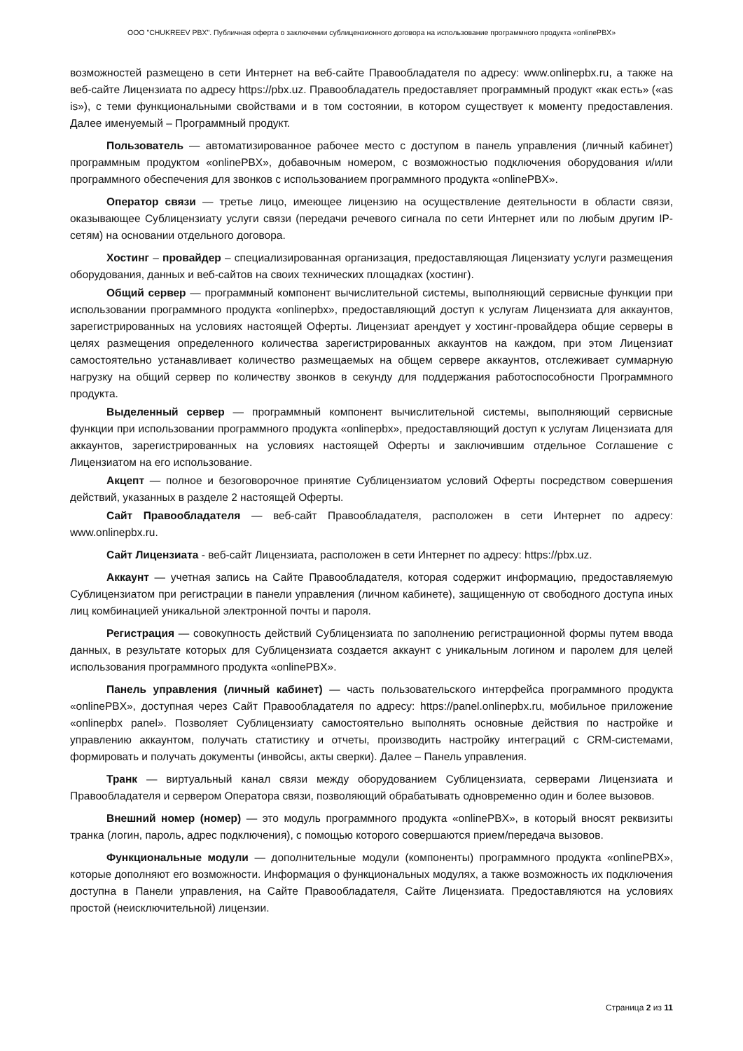ООО "CHUKREEV PBX". Публичная оферта о заключении сублицензионного договора на использование программного продукта «onlinePBX»
возможностей размещено в сети Интернет на веб-сайте Правообладателя по адресу: www.onlinepbx.ru, а также на веб-сайте Лицензиата по адресу https://pbx.uz. Правообладатель предоставляет программный продукт «как есть» («as is»), с теми функциональными свойствами и в том состоянии, в котором существует к моменту предоставления. Далее именуемый – Программный продукт.
Пользователь — автоматизированное рабочее место с доступом в панель управления (личный кабинет) программным продуктом «onlinePBX», добавочным номером, с возможностью подключения оборудования и/или программного обеспечения для звонков с использованием программного продукта «onlinePBX».
Оператор связи — третье лицо, имеющее лицензию на осуществление деятельности в области связи, оказывающее Сублицензиату услуги связи (передачи речевого сигнала по сети Интернет или по любым другим IP-сетям) на основании отдельного договора.
Хостинг – провайдер – специализированная организация, предоставляющая Лицензиату услуги размещения оборудования, данных и веб-сайтов на своих технических площадках (хостинг).
Общий сервер — программный компонент вычислительной системы, выполняющий сервисные функции при использовании программного продукта «onlinepbx», предоставляющий доступ к услугам Лицензиата для аккаунтов, зарегистрированных на условиях настоящей Оферты. Лицензиат арендует у хостинг-провайдера общие серверы в целях размещения определенного количества зарегистрированных аккаунтов на каждом, при этом Лицензиат самостоятельно устанавливает количество размещаемых на общем сервере аккаунтов, отслеживает суммарную нагрузку на общий сервер по количеству звонков в секунду для поддержания работоспособности Программного продукта.
Выделенный сервер — программный компонент вычислительной системы, выполняющий сервисные функции при использовании программного продукта «onlinepbx», предоставляющий доступ к услугам Лицензиата для аккаунтов, зарегистрированных на условиях настоящей Оферты и заключившим отдельное Соглашение с Лицензиатом на его использование.
Акцепт — полное и безоговорочное принятие Сублицензиатом условий Оферты посредством совершения действий, указанных в разделе 2 настоящей Оферты.
Сайт Правообладателя — веб-сайт Правообладателя, расположен в сети Интернет по адресу: www.onlinepbx.ru.
Сайт Лицензиата - веб-сайт Лицензиата, расположен в сети Интернет по адресу: https://pbx.uz.
Аккаунт — учетная запись на Сайте Правообладателя, которая содержит информацию, предоставляемую Сублицензиатом при регистрации в панели управления (личном кабинете), защищенную от свободного доступа иных лиц комбинацией уникальной электронной почты и пароля.
Регистрация — совокупность действий Сублицензиата по заполнению регистрационной формы путем ввода данных, в результате которых для Сублицензиата создается аккаунт с уникальным логином и паролем для целей использования программного продукта «onlinePBX».
Панель управления (личный кабинет) — часть пользовательского интерфейса программного продукта «onlinePBX», доступная через Сайт Правообладателя по адресу: https://panel.onlinepbx.ru, мобильное приложение «onlinepbx panel». Позволяет Сублицензиату самостоятельно выполнять основные действия по настройке и управлению аккаунтом, получать статистику и отчеты, производить настройку интеграций с CRM-системами, формировать и получать документы (инвойсы, акты сверки). Далее – Панель управления.
Транк — виртуальный канал связи между оборудованием Сублицензиата, серверами Лицензиата и Правообладателя и сервером Оператора связи, позволяющий обрабатывать одновременно один и более вызовов.
Внешний номер (номер) — это модуль программного продукта «onlinePBX», в который вносят реквизиты транка (логин, пароль, адрес подключения), с помощью которого совершаются прием/передача вызовов.
Функциональные модули — дополнительные модули (компоненты) программного продукта «onlinePBX», которые дополняют его возможности. Информация о функциональных модулях, а также возможность их подключения доступна в Панели управления, на Сайте Правообладателя, Сайте Лицензиата. Предоставляются на условиях простой (неисключительной) лицензии.
Страница 2 из 11